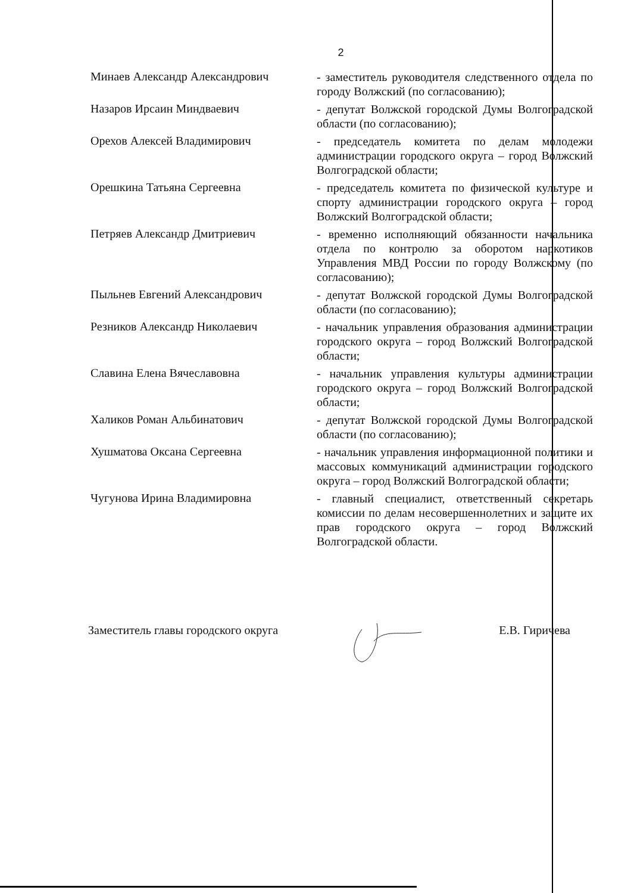2
Минаев Александр Александрович
- заместитель руководителя следственного отдела по городу Волжский (по согласованию);
Назаров Ирсаин Миндваевич
- депутат Волжской городской Думы Волгоградской области (по согласованию);
Орехов Алексей Владимирович
- председатель комитета по делам молодежи администрации городского округа – город Волжский Волгоградской области;
Орешкина Татьяна Сергеевна
- председатель комитета по физической культуре и спорту администрации городского округа – город Волжский Волгоградской области;
Петряев Александр Дмитриевич
- временно исполняющий обязанности начальника отдела по контролю за оборотом наркотиков Управления МВД России по городу Волжскому (по согласованию);
Пыльнев Евгений Александрович
- депутат Волжской городской Думы Волгоградской области (по согласованию);
Резников Александр Николаевич
- начальник управления образования администрации городского округа – город Волжский Волгоградской области;
Славина Елена Вячеславовна
- начальник управления культуры администрации городского округа – город Волжский Волгоградской области;
Халиков Роман Альбинатович
- депутат Волжской городской Думы Волгоградской области (по согласованию);
Хушматова Оксана Сергеевна
- начальник управления информационной политики и массовых коммуникаций администрации городского округа – город Волжский Волгоградской области;
Чугунова Ирина Владимировна
- главный специалист, ответственный секретарь комиссии по делам несовершеннолетних и защите их прав городского округа – город Волжский Волгоградской области.
Заместитель главы городского округа Е.В. Гиричева